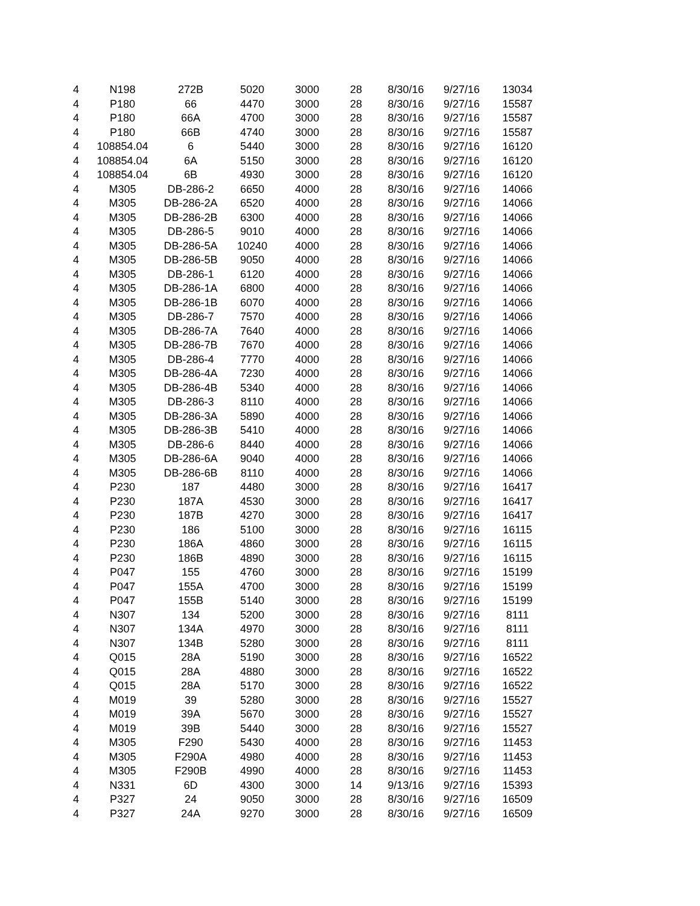| 4 | N198 | 272B | 5020 | 3000 | 28 | 8/30/16 | 9/27/16 | 13034 |
| 4 | P180 | 66 | 4470 | 3000 | 28 | 8/30/16 | 9/27/16 | 15587 |
| 4 | P180 | 66A | 4700 | 3000 | 28 | 8/30/16 | 9/27/16 | 15587 |
| 4 | P180 | 66B | 4740 | 3000 | 28 | 8/30/16 | 9/27/16 | 15587 |
| 4 | 108854.04 | 6 | 5440 | 3000 | 28 | 8/30/16 | 9/27/16 | 16120 |
| 4 | 108854.04 | 6A | 5150 | 3000 | 28 | 8/30/16 | 9/27/16 | 16120 |
| 4 | 108854.04 | 6B | 4930 | 3000 | 28 | 8/30/16 | 9/27/16 | 16120 |
| 4 | M305 | DB-286-2 | 6650 | 4000 | 28 | 8/30/16 | 9/27/16 | 14066 |
| 4 | M305 | DB-286-2A | 6520 | 4000 | 28 | 8/30/16 | 9/27/16 | 14066 |
| 4 | M305 | DB-286-2B | 6300 | 4000 | 28 | 8/30/16 | 9/27/16 | 14066 |
| 4 | M305 | DB-286-5 | 9010 | 4000 | 28 | 8/30/16 | 9/27/16 | 14066 |
| 4 | M305 | DB-286-5A | 10240 | 4000 | 28 | 8/30/16 | 9/27/16 | 14066 |
| 4 | M305 | DB-286-5B | 9050 | 4000 | 28 | 8/30/16 | 9/27/16 | 14066 |
| 4 | M305 | DB-286-1 | 6120 | 4000 | 28 | 8/30/16 | 9/27/16 | 14066 |
| 4 | M305 | DB-286-1A | 6800 | 4000 | 28 | 8/30/16 | 9/27/16 | 14066 |
| 4 | M305 | DB-286-1B | 6070 | 4000 | 28 | 8/30/16 | 9/27/16 | 14066 |
| 4 | M305 | DB-286-7 | 7570 | 4000 | 28 | 8/30/16 | 9/27/16 | 14066 |
| 4 | M305 | DB-286-7A | 7640 | 4000 | 28 | 8/30/16 | 9/27/16 | 14066 |
| 4 | M305 | DB-286-7B | 7670 | 4000 | 28 | 8/30/16 | 9/27/16 | 14066 |
| 4 | M305 | DB-286-4 | 7770 | 4000 | 28 | 8/30/16 | 9/27/16 | 14066 |
| 4 | M305 | DB-286-4A | 7230 | 4000 | 28 | 8/30/16 | 9/27/16 | 14066 |
| 4 | M305 | DB-286-4B | 5340 | 4000 | 28 | 8/30/16 | 9/27/16 | 14066 |
| 4 | M305 | DB-286-3 | 8110 | 4000 | 28 | 8/30/16 | 9/27/16 | 14066 |
| 4 | M305 | DB-286-3A | 5890 | 4000 | 28 | 8/30/16 | 9/27/16 | 14066 |
| 4 | M305 | DB-286-3B | 5410 | 4000 | 28 | 8/30/16 | 9/27/16 | 14066 |
| 4 | M305 | DB-286-6 | 8440 | 4000 | 28 | 8/30/16 | 9/27/16 | 14066 |
| 4 | M305 | DB-286-6A | 9040 | 4000 | 28 | 8/30/16 | 9/27/16 | 14066 |
| 4 | M305 | DB-286-6B | 8110 | 4000 | 28 | 8/30/16 | 9/27/16 | 14066 |
| 4 | P230 | 187 | 4480 | 3000 | 28 | 8/30/16 | 9/27/16 | 16417 |
| 4 | P230 | 187A | 4530 | 3000 | 28 | 8/30/16 | 9/27/16 | 16417 |
| 4 | P230 | 187B | 4270 | 3000 | 28 | 8/30/16 | 9/27/16 | 16417 |
| 4 | P230 | 186 | 5100 | 3000 | 28 | 8/30/16 | 9/27/16 | 16115 |
| 4 | P230 | 186A | 4860 | 3000 | 28 | 8/30/16 | 9/27/16 | 16115 |
| 4 | P230 | 186B | 4890 | 3000 | 28 | 8/30/16 | 9/27/16 | 16115 |
| 4 | P047 | 155 | 4760 | 3000 | 28 | 8/30/16 | 9/27/16 | 15199 |
| 4 | P047 | 155A | 4700 | 3000 | 28 | 8/30/16 | 9/27/16 | 15199 |
| 4 | P047 | 155B | 5140 | 3000 | 28 | 8/30/16 | 9/27/16 | 15199 |
| 4 | N307 | 134 | 5200 | 3000 | 28 | 8/30/16 | 9/27/16 | 8111 |
| 4 | N307 | 134A | 4970 | 3000 | 28 | 8/30/16 | 9/27/16 | 8111 |
| 4 | N307 | 134B | 5280 | 3000 | 28 | 8/30/16 | 9/27/16 | 8111 |
| 4 | Q015 | 28A | 5190 | 3000 | 28 | 8/30/16 | 9/27/16 | 16522 |
| 4 | Q015 | 28A | 4880 | 3000 | 28 | 8/30/16 | 9/27/16 | 16522 |
| 4 | Q015 | 28A | 5170 | 3000 | 28 | 8/30/16 | 9/27/16 | 16522 |
| 4 | M019 | 39 | 5280 | 3000 | 28 | 8/30/16 | 9/27/16 | 15527 |
| 4 | M019 | 39A | 5670 | 3000 | 28 | 8/30/16 | 9/27/16 | 15527 |
| 4 | M019 | 39B | 5440 | 3000 | 28 | 8/30/16 | 9/27/16 | 15527 |
| 4 | M305 | F290 | 5430 | 4000 | 28 | 8/30/16 | 9/27/16 | 11453 |
| 4 | M305 | F290A | 4980 | 4000 | 28 | 8/30/16 | 9/27/16 | 11453 |
| 4 | M305 | F290B | 4990 | 4000 | 28 | 8/30/16 | 9/27/16 | 11453 |
| 4 | N331 | 6D | 4300 | 3000 | 14 | 9/13/16 | 9/27/16 | 15393 |
| 4 | P327 | 24 | 9050 | 3000 | 28 | 8/30/16 | 9/27/16 | 16509 |
| 4 | P327 | 24A | 9270 | 3000 | 28 | 8/30/16 | 9/27/16 | 16509 |